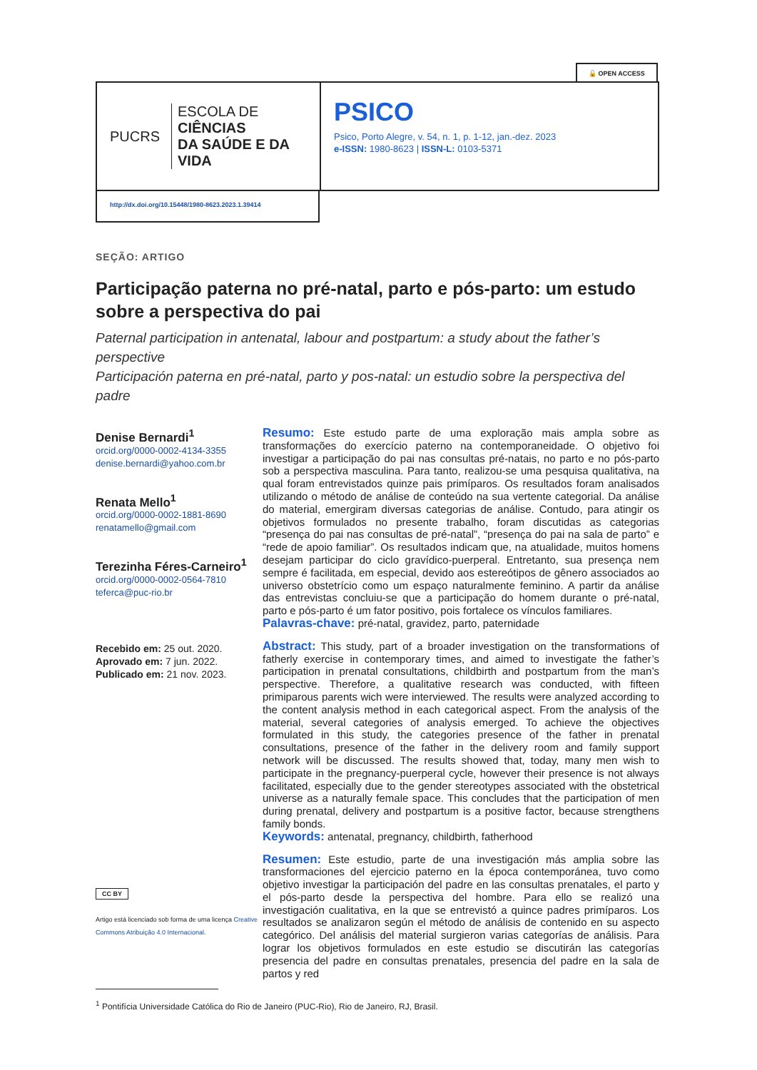🔓 OPEN ACCESS
PUCRS
ESCOLA DE CIÊNCIAS
DA SAÚDE E DA VIDA
PSICO
Psico, Porto Alegre, v. 54, n. 1, p. 1-12, jan.-dez. 2023
e-ISSN: 1980-8623 | ISSN-L: 0103-5371
http://dx.doi.org/10.15448/1980-8623.2023.1.39414
SEÇÃO: ARTIGO
Participação paterna no pré-natal, parto e pós-parto: um estudo sobre a perspectiva do pai
Paternal participation in antenatal, labour and postpartum: a study about the father’s perspective
Participación paterna en pré-natal, parto y pos-natal: un estudio sobre la perspectiva del padre
Denise Bernardi<sup>1</sup>
orcid.org/0000-0002-4134-3355
denise.bernardi@yahoo.com.br
Renata Mello<sup>1</sup>
orcid.org/0000-0002-1881-8690
renatamello@gmail.com
Terezinha Féres-Carneiro<sup>1</sup>
orcid.org/0000-0002-0564-7810
teferca@puc-rio.br
Recebido em: 25 out. 2020.
Aprovado em: 7 jun. 2022.
Publicado em: 21 nov. 2023.
CC BY
Artigo está licenciado sob forma de uma licença Creative Commons Atribuição 4.0 Internacional.
Resumo: Este estudo parte de uma exploração mais ampla sobre as transformações do exercício paterno na contemporaneidade. O objetivo foi investigar a participação do pai nas consultas pré-natais, no parto e no pós-parto sob a perspectiva masculina. Para tanto, realizou-se uma pesquisa qualitativa, na qual foram entrevistados quinze pais primíparos. Os resultados foram analisados utilizando o método de análise de conteúdo na sua vertente categorial. Da análise do material, emergiram diversas categorias de análise. Contudo, para atingir os objetivos formulados no presente trabalho, foram discutidas as categorias “presença do pai nas consultas de pré-natal”, “presença do pai na sala de parto” e “rede de apoio familiar”. Os resultados indicam que, na atualidade, muitos homens desejam participar do ciclo gravídico-puerperal. Entretanto, sua presença nem sempre é facilitada, em especial, devido aos estereótipos de gênero associados ao universo obstetrício como um espaço naturalmente feminino. A partir da análise das entrevistas concluiu-se que a participação do homem durante o pré-natal, parto e pós-parto é um fator positivo, pois fortalece os vínculos familiares.
Palavras-chave: pré-natal, gravidez, parto, paternidade
Abstract: This study, part of a broader investigation on the transformations of fatherly exercise in contemporary times, and aimed to investigate the father’s participation in prenatal consultations, childbirth and postpartum from the man’s perspective. Therefore, a qualitative research was conducted, with fifteen primiparous parents wich were interviewed. The results were analyzed according to the content analysis method in each categorical aspect. From the analysis of the material, several categories of analysis emerged. To achieve the objectives formulated in this study, the categories presence of the father in prenatal consultations, presence of the father in the delivery room and family support network will be discussed. The results showed that, today, many men wish to participate in the pregnancy-puerperal cycle, however their presence is not always facilitated, especially due to the gender stereotypes associated with the obstetrical universe as a naturally female space. This concludes that the participation of men during prenatal, delivery and postpartum is a positive factor, because strengthens family bonds.
Keywords: antenatal, pregnancy, childbirth, fatherhood
Resumen: Este estudio, parte de una investigación más amplia sobre las transformaciones del ejercicio paterno en la época contemporánea, tuvo como objetivo investigar la participación del padre en las consultas prenatales, el parto y el pós-parto desde la perspectiva del hombre. Para ello se realizó una investigación cualitativa, en la que se entrevistó a quince padres primíparos. Los resultados se analizaron según el método de análisis de contenido en su aspecto categórico. Del análisis del material surgieron varias categorías de análisis. Para lograr los objetivos formulados en este estudio se discutirán las categorías presencia del padre en consultas prenatales, presencia del padre en la sala de partos y red
<sup>1</sup> Pontifícia Universidade Católica do Rio de Janeiro (PUC-Rio), Rio de Janeiro, RJ, Brasil.